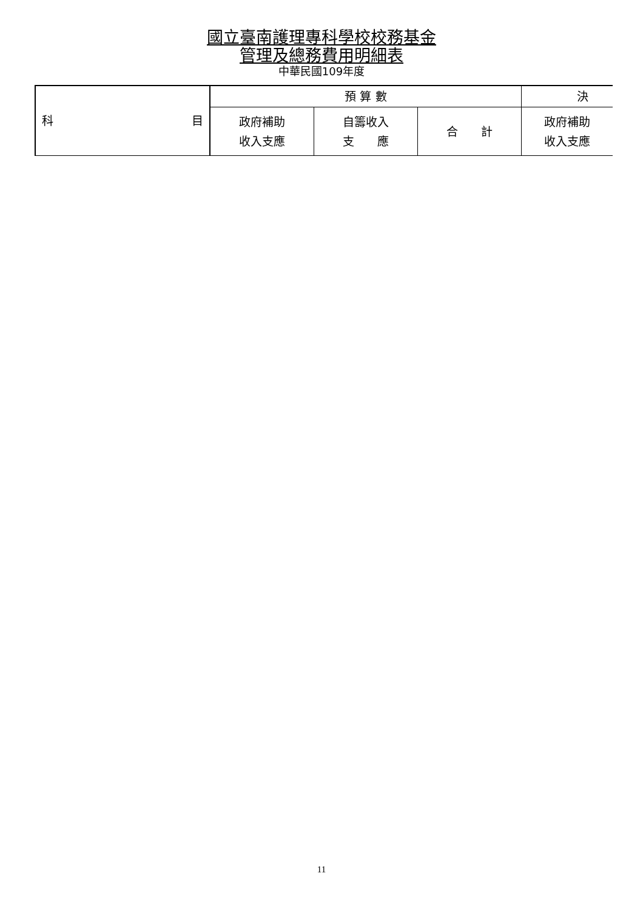國立臺南護理專科學校校務基金
管理及總務費用明細表
中華民國109年度
| 科 目 | 預 算 數 | | | 決 |
| | 政府補助 收入支應 | 自籌收入 支 應 | 合 計 | 政府補助 收入支應 |
11